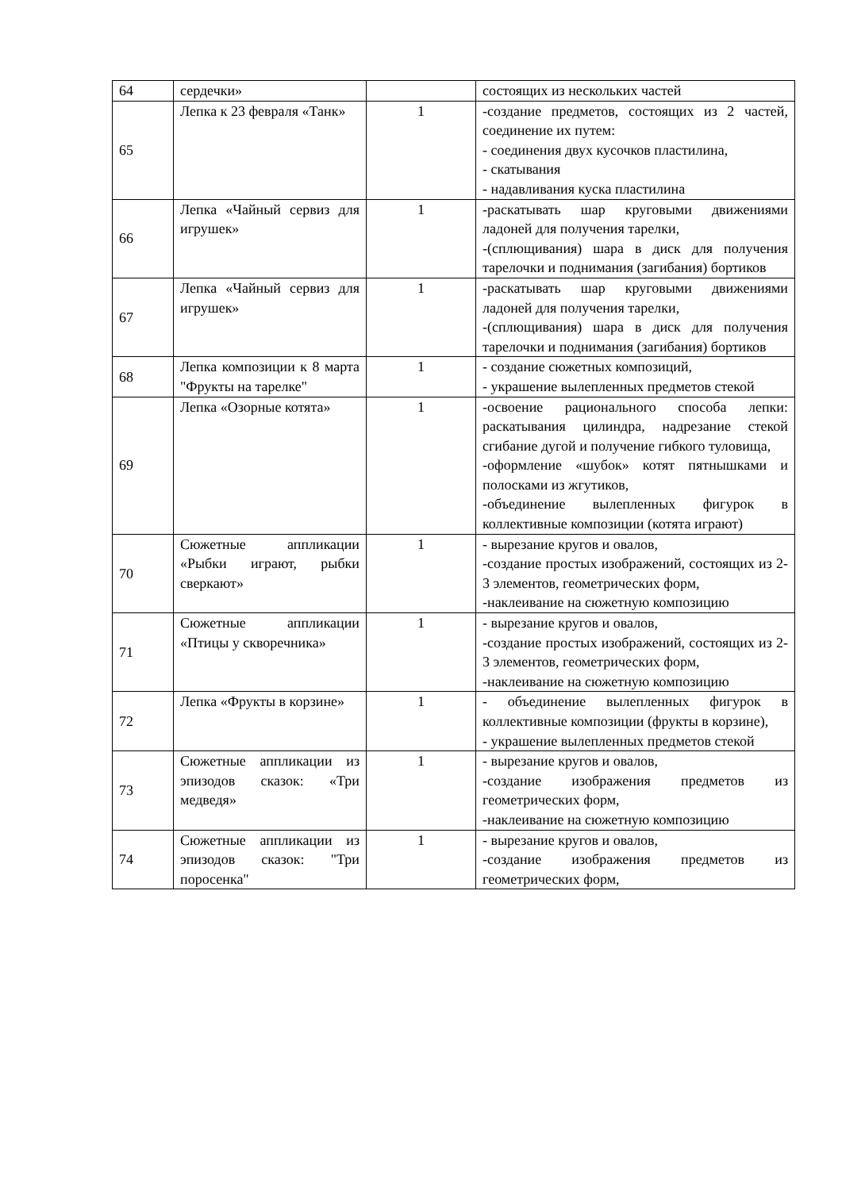| 64 | сердечки» | | состоящих из нескольких частей |
| 65 | Лепка к 23 февраля «Танк» | 1 | -создание предметов, состоящих из 2 частей, соединение их путем: - соединения двух кусочков пластилина, - скатывания - надавливания куска пластилина |
| 66 | Лепка «Чайный сервиз для игрушек» | 1 | -раскатывать шар круговыми движениями ладоней для получения тарелки, -(сплющивания) шара в диск для получения тарелочки и поднимания (загибания) бортиков |
| 67 | Лепка «Чайный сервиз для игрушек» | 1 | -раскатывать шар круговыми движениями ладоней для получения тарелки, -(сплющивания) шара в диск для получения тарелочки и поднимания (загибания) бортиков |
| 68 | Лепка композиции к 8 марта "Фрукты на тарелке" | 1 | - создание сюжетных композиций, - украшение вылепленных предметов стекой |
| 69 | Лепка «Озорные котята» | 1 | -освоение рационального способа лепки: раскатывания цилиндра, надрезание стекой сгибание дугой и получение гибкого туловища, -оформление «шубок» котят пятнышками и полосками из жгутиков, -объединение вылепленных фигурок в коллективные композиции (котята играют) |
| 70 | Сюжетные аппликации «Рыбки играют, рыбки сверкают» | 1 | - вырезание кругов и овалов, -создание простых изображений, состоящих из 2-3 элементов, геометрических форм, -наклеивание на сюжетную композицию |
| 71 | Сюжетные аппликации «Птицы у скворечника» | 1 | - вырезание кругов и овалов, -создание простых изображений, состоящих из 2-3 элементов, геометрических форм, -наклеивание на сюжетную композицию |
| 72 | Лепка «Фрукты в корзине» | 1 | - объединение вылепленных фигурок в коллективные композиции (фрукты в корзине), - украшение вылепленных предметов стекой |
| 73 | Сюжетные аппликации из эпизодов сказок: «Три медведя» | 1 | - вырезание кругов и овалов, -создание изображения предметов из геометрических форм, -наклеивание на сюжетную композицию |
| 74 | Сюжетные аппликации из эпизодов сказок: "Три поросенка" | 1 | - вырезание кругов и овалов, -создание изображения предметов из геометрических форм, |